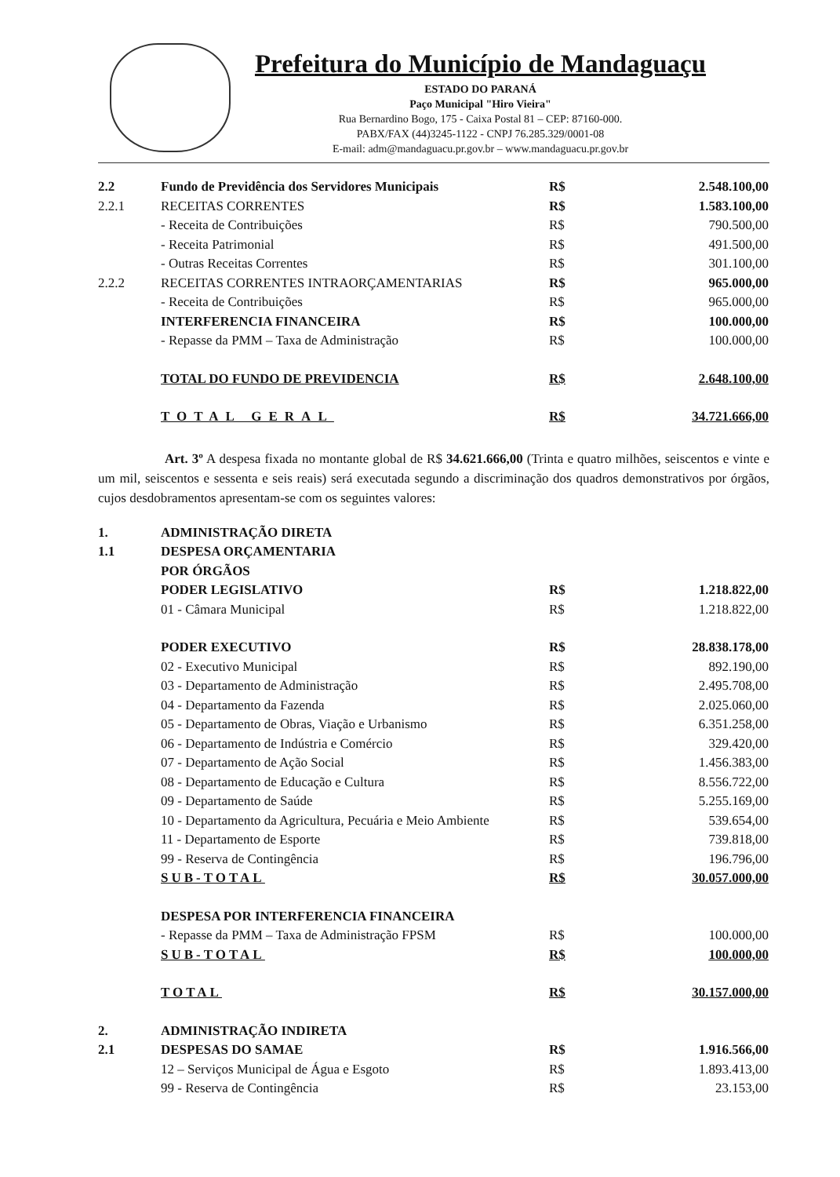Prefeitura do Município de Mandaguaçu
ESTADO DO PARANÁ
Paço Municipal "Hiro Vieira"
Rua Bernardino Bogo, 175 - Caixa Postal 81 – CEP: 87160-000.
PABX/FAX (44)3245-1122 - CNPJ 76.285.329/0001-08
E-mail: adm@mandaguacu.pr.gov.br – www.mandaguacu.pr.gov.br
| 2.2 | Fundo de Previdência dos Servidores Municipais | R$ | 2.548.100,00 |
| 2.2.1 | RECEITAS CORRENTES | R$ | 1.583.100,00 |
| | - Receita de Contribuições | R$ | 790.500,00 |
| | - Receita Patrimonial | R$ | 491.500,00 |
| | - Outras Receitas Correntes | R$ | 301.100,00 |
| 2.2.2 | RECEITAS CORRENTES INTRAORÇAMENTARIAS | R$ | 965.000,00 |
| | - Receita de Contribuições | R$ | 965.000,00 |
| | INTERFERENCIA FINANCEIRA | R$ | 100.000,00 |
| | - Repasse da PMM – Taxa de Administração | R$ | 100.000,00 |
| | TOTAL DO FUNDO DE PREVIDENCIA | R$ | 2.648.100,00 |
| | TOTAL GERAL | R$ | 34.721.666,00 |
Art. 3º A despesa fixada no montante global de R$ 34.621.666,00 (Trinta e quatro milhões, seiscentos e vinte e um mil, seiscentos e sessenta e seis reais) será executada segundo a discriminação dos quadros demonstrativos por órgãos, cujos desdobramentos apresentam-se com os seguintes valores:
| 1. | ADMINISTRAÇÃO DIRETA | | |
| 1.1 | DESPESA ORÇAMENTARIA | | |
| | POR ÓRGÃOS | | |
| | PODER LEGISLATIVO | R$ | 1.218.822,00 |
| | 01 - Câmara Municipal | R$ | 1.218.822,00 |
| | PODER EXECUTIVO | R$ | 28.838.178,00 |
| | 02 - Executivo Municipal | R$ | 892.190,00 |
| | 03 - Departamento de Administração | R$ | 2.495.708,00 |
| | 04 - Departamento da Fazenda | R$ | 2.025.060,00 |
| | 05 - Departamento de Obras, Viação e Urbanismo | R$ | 6.351.258,00 |
| | 06 - Departamento de Indústria e Comércio | R$ | 329.420,00 |
| | 07 - Departamento de Ação Social | R$ | 1.456.383,00 |
| | 08 - Departamento de Educação e Cultura | R$ | 8.556.722,00 |
| | 09 - Departamento de Saúde | R$ | 5.255.169,00 |
| | 10 - Departamento da Agricultura, Pecuária e Meio Ambiente | R$ | 539.654,00 |
| | 11 - Departamento de Esporte | R$ | 739.818,00 |
| | 99 - Reserva de Contingência | R$ | 196.796,00 |
| | SUB-TOTAL | R$ | 30.057.000,00 |
| | DESPESA POR INTERFERENCIA FINANCEIRA | | |
| | - Repasse da PMM – Taxa de Administração FPSM | R$ | 100.000,00 |
| | SUB-TOTAL | R$ | 100.000,00 |
| | TOTAL | R$ | 30.157.000,00 |
| 2. | ADMINISTRAÇÃO INDIRETA | | |
| 2.1 | DESPESAS DO SAMAE | R$ | 1.916.566,00 |
| | 12 – Serviços Municipal de Água e Esgoto | R$ | 1.893.413,00 |
| | 99 - Reserva de Contingência | R$ | 23.153,00 |